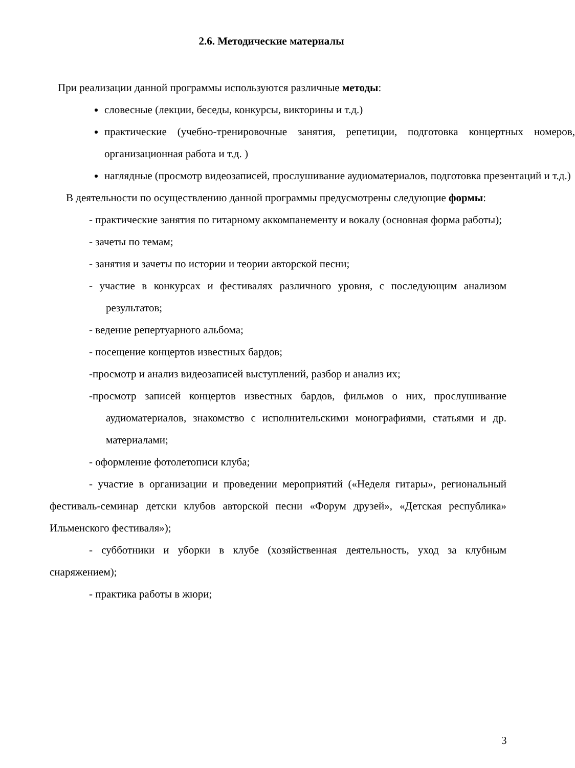2.6. Методические материалы
При реализации данной программы используются различные методы:
словесные (лекции, беседы, конкурсы, викторины и т.д.)
практические (учебно-тренировочные занятия, репетиции, подготовка концертных номеров, организационная работа и т.д. )
наглядные (просмотр видеозаписей, прослушивание аудиоматериалов, подготовка презентаций и т.д.)
В деятельности по осуществлению данной программы предусмотрены следующие формы:
- практические занятия по гитарному аккомпанементу и вокалу (основная форма работы);
- зачеты по темам;
- занятия и зачеты по истории и теории авторской песни;
- участие в конкурсах и фестивалях различного уровня, с последующим анализом результатов;
- ведение репертуарного альбома;
- посещение концертов известных бардов;
-просмотр и анализ видеозаписей выступлений, разбор и анализ их;
-просмотр записей концертов известных бардов, фильмов о них, прослушивание аудиоматериалов, знакомство с исполнительскими монографиями, статьями и др. материалами;
- оформление фотолетописи клуба;
- участие в организации и проведении мероприятий («Неделя гитары», региональный фестиваль-семинар детски клубов авторской песни «Форум друзей», «Детская республика» Ильменского фестиваля»);
- субботники и уборки в клубе (хозяйственная деятельность, уход за клубным снаряжением);
- практика работы в жюри;
3